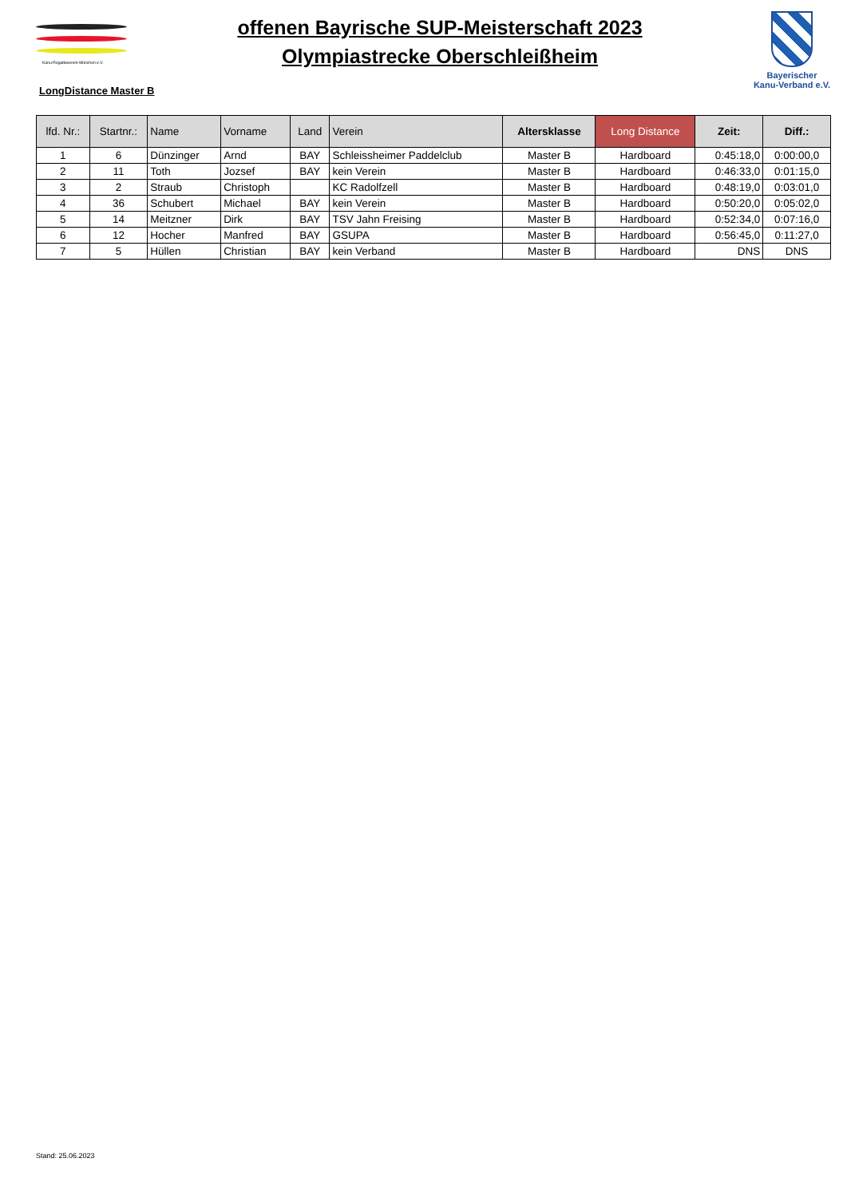Kanu-Regattaverein-München e.V.
offenen Bayrische SUP-Meisterschaft 2023
Olympiastrecke Oberschleißheim
Bayerischer
Kanu-Verband e.V.
LongDistance Master B
| lfd. Nr.: | Startnr.: | Name | Vorname | Land | Verein | Altersklasse | Long Distance | Zeit: | Diff.: |
| --- | --- | --- | --- | --- | --- | --- | --- | --- | --- |
| 1 | 6 | Dünzinger | Arnd | BAY | Schleissheimer Paddelclub | Master B | Hardboard | 0:45:18,0 | 0:00:00,0 |
| 2 | 11 | Toth | Jozsef | BAY | kein Verein | Master B | Hardboard | 0:46:33,0 | 0:01:15,0 |
| 3 | 2 | Straub | Christoph | | KC Radolfzell | Master B | Hardboard | 0:48:19,0 | 0:03:01,0 |
| 4 | 36 | Schubert | Michael | BAY | kein Verein | Master B | Hardboard | 0:50:20,0 | 0:05:02,0 |
| 5 | 14 | Meitzner | Dirk | BAY | TSV Jahn Freising | Master B | Hardboard | 0:52:34,0 | 0:07:16,0 |
| 6 | 12 | Hocher | Manfred | BAY | GSUPA | Master B | Hardboard | 0:56:45,0 | 0:11:27,0 |
| 7 | 5 | Hüllen | Christian | BAY | kein Verband | Master B | Hardboard | DNS | DNS |
Stand: 25.06.2023